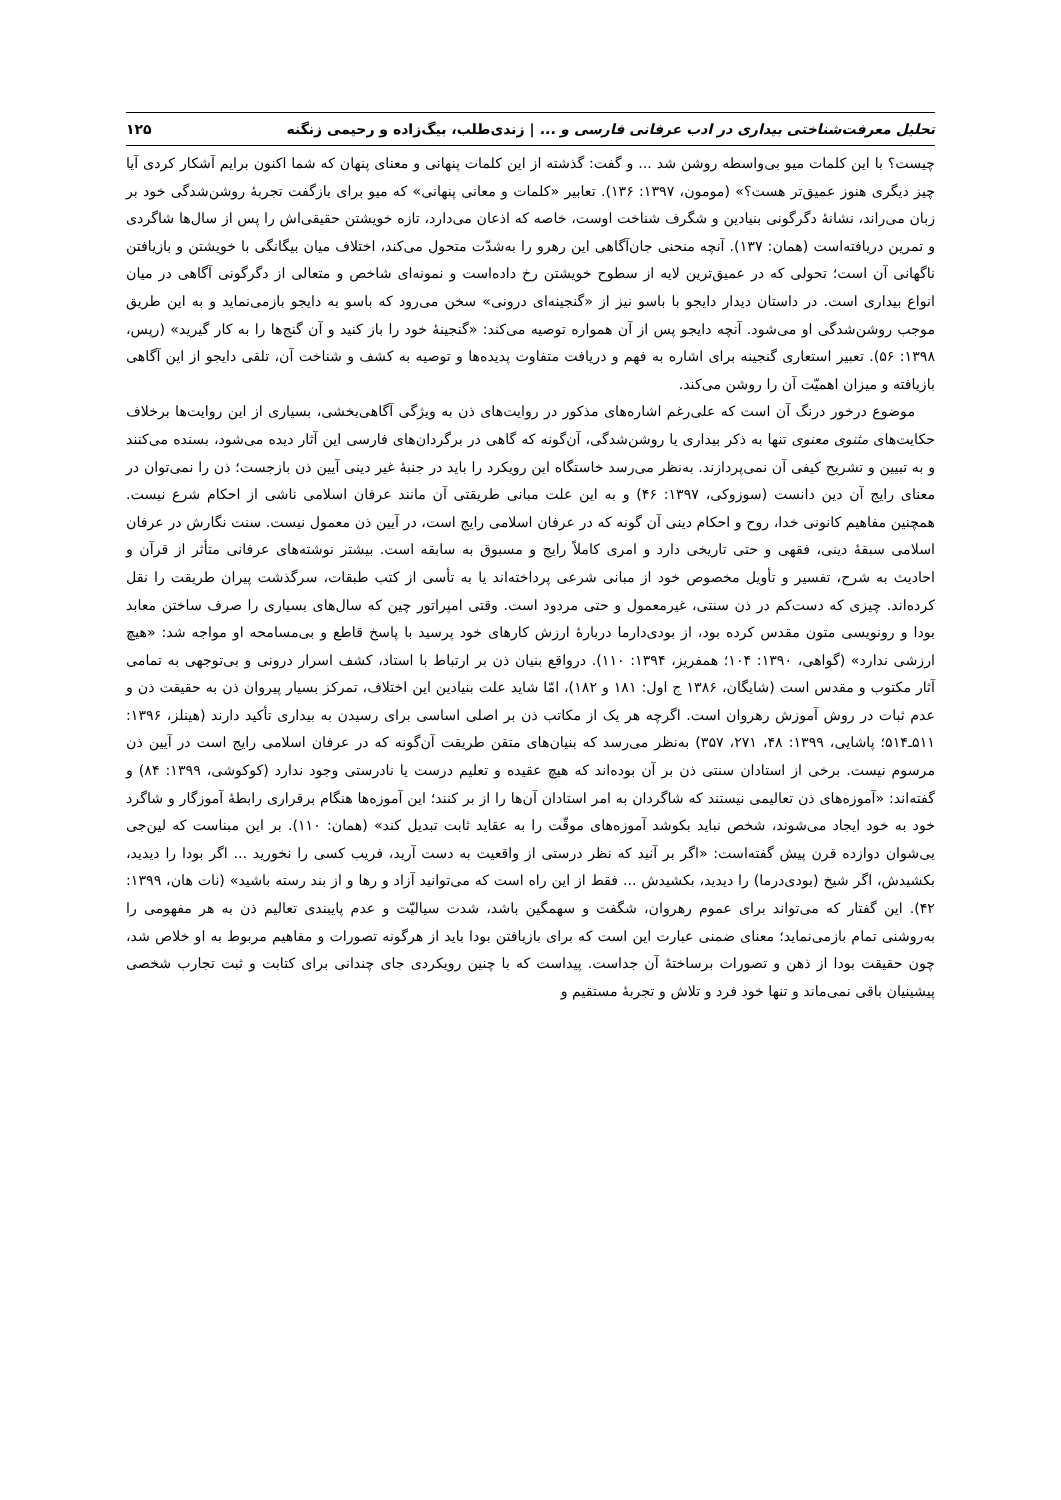تحلیل معرفت‌شناختی بیداری در ادب عرفانی فارسی و ... | زندی‌طلب، بیگ‌زاده و رحیمی زنگنه ۱۲۵
چیست؟ با این کلمات میو بی‌واسطه روشن شد ... و گفت: گذشته از این کلمات پنهانی و معنای پنهان که شما اکنون برایم آشکار کردی آیا چیز دیگری هنوز عمیق‌تر هست؟» (مومون، ۱۳۹۷: ۱۳۶). تعابیر «کلمات و معانی پنهانی» که میو برای بازگفت تجربهٔ روشن‌شدگی خود بر زبان می‌راند، نشانهٔ دگرگونی بنیادین و شگرف شناخت اوست، خاصه که اذعان می‌دارد، تازه خویشتن حقیقی‌اش را پس از سال‌ها شاگردی و تمرین دریافته‌است (همان: ۱۳۷). آنچه منحنی جان‌آگاهی این رهرو را به‌شدّت متحول می‌کند، اختلاف میان بیگانگی با خویشتن و بازیافتن ناگهانی آن است؛ تحولی که در عمیق‌ترین لایه از سطوح خویشتن رخ داده‌است و نمونه‌ای شاخص و متعالی از دگرگونی آگاهی در میان انواع بیداری است. در داستان دیدار دایجو با باسو نیز از «گنجینه‌ای درونی» سخن می‌رود که باسو به دایجو بازمی‌نماید و به این طریق موجب روشن‌شدگی او می‌شود. آنچه دایجو پس از آن همواره توصیه می‌کند: «گنجینهٔ خود را باز کنید و آن گنج‌ها را به کار گیرید» (رپس، ۱۳۹۸: ۵۶). تعبیر استعاری گنجینه برای اشاره به فهم و دریافت متفاوت پدیده‌ها و توصیه به کشف و شناخت آن، تلقی دایجو از این آگاهی بازیافته و میزان اهمیّت آن را روشن می‌کند.
موضوع درخور درنگ آن است که علی‌رغم اشاره‌های مذکور در روایت‌های ذن به ویژگی آگاهی‌بخشی، بسیاری از این روایت‌ها برخلاف حکایت‌های مثنوی معنوی تنها به ذکر بیداری یا روشن‌شدگی، آن‌گونه که گاهی در برگردان‌های فارسی این آثار دیده می‌شود، بسنده می‌کنند و به تبیین و تشریح کیفی آن نمی‌پردازند. به‌نظر می‌رسد خاستگاه این رویکرد را باید در جنبهٔ غیر دینی آیین ذن بازجست؛ ذن را نمی‌توان در معنای رایج آن دین دانست (سوزوکی، ۱۳۹۷: ۴۶) و به این علت مبانی طریقتی آن مانند عرفان اسلامی ناشی از احکام شرع نیست. همچنین مفاهیم کانونی خدا، روح و احکام دینی آن گونه که در عرفان اسلامی رایج است، در آیین ذن معمول نیست. سنت نگارش در عرفان اسلامی سبقهٔ دینی، فقهی و حتی تاریخی دارد و امری کاملاً رایج و مسبوق به سابقه است. بیشتر نوشته‌های عرفانی متأثر از قرآن و احادیث به شرح، تفسیر و تأویل مخصوص خود از مبانی شرعی پرداخته‌اند یا به تأسی از کتب طبقات، سرگذشت پیران طریقت را نقل کرده‌اند. چیزی که دست‌کم در ذن سنتی، غیرمعمول و حتی مردود است. وقتی امپراتور چین که سال‌های بسیاری را صرف ساختن معابد بودا و رونویسی متون مقدس کرده بود، از بودی‌دارما دربارهٔ ارزش کارهای خود پرسید با پاسخ قاطع و بی‌مسامحه او مواجه شد: «هیچ ارزشی ندارد» (گواهی، ۱۳۹۰: ۱۰۴؛ همفریز، ۱۳۹۴: ۱۱۰). درواقع بنیان ذن بر ارتباط با استاد، کشف اسرار درونی و بی‌توجهی به تمامی آثار مکتوب و مقدس است (شایگان، ۱۳۸۶ ج اول: ۱۸۱ و ۱۸۲)، امّا شاید علت بنیادین این اختلاف، تمرکز بسیار پیروان ذن به حقیقت ذن و عدم ثبات در روش آموزش رهروان است. اگرچه هر یک از مکاتب ذن بر اصلی اساسی برای رسیدن به بیداری تأکید دارند (هینلز، ۱۳۹۶: ۵۱۱ـ۵۱۴؛ پاشایی، ۱۳۹۹: ۴۸، ۲۷۱، ۳۵۷) به‌نظر می‌رسد که بنیان‌های متقن طریقت آن‌گونه که در عرفان اسلامی رایج است در آیین ذن مرسوم نیست. برخی از استادان سنتی ذن بر آن بوده‌اند که هیچ عقیده و تعلیم درست یا نادرستی وجود ندارد (کوکوشی، ۱۳۹۹: ۸۴) و گفته‌اند: «آموزه‌های ذن تعالیمی نیستند که شاگردان به امر استادان آن‌ها را از بر کنند؛ این آموزه‌ها هنگام برقراری رابطهٔ آموزگار و شاگرد خود به خود ایجاد می‌شوند، شخص نباید بکوشد آموزه‌های موقّت را به عقاید ثابت تبدیل کند» (همان: ۱۱۰). بر این مبناست که لین‌جی یی‌شوان دوازده قرن پیش گفته‌است: «اگر بر آنید که نظر درستی از واقعیت به دست آرید، فریب کسی را نخورید ... اگر بودا را دیدید، بکشیدش، اگر شیخ (بودی‌درما) را دیدید، بکشیدش ... فقط از این راه است که می‌توانید آزاد و رها و از بند رسته باشید» (نات هان، ۱۳۹۹: ۴۲). این گفتار که می‌تواند برای عموم رهروان، شگفت و سهمگین باشد، شدت سیالیّت و عدم پایبندی تعالیم ذن به هر مفهومی را به‌روشنی تمام بازمی‌نماید؛ معنای ضمنی عبارت این است که برای بازیافتن بودا باید از هرگونه تصورات و مفاهیم مربوط به او خلاص شد، چون حقیقت بودا از ذهن و تصورات برساختهٔ آن جداست. پیداست که با چنین رویکردی جای چندانی برای کتابت و ثبت تجارب شخصی پیشینیان باقی نمی‌ماند و تنها خود فرد و تلاش و تجربهٔ مستقیم و